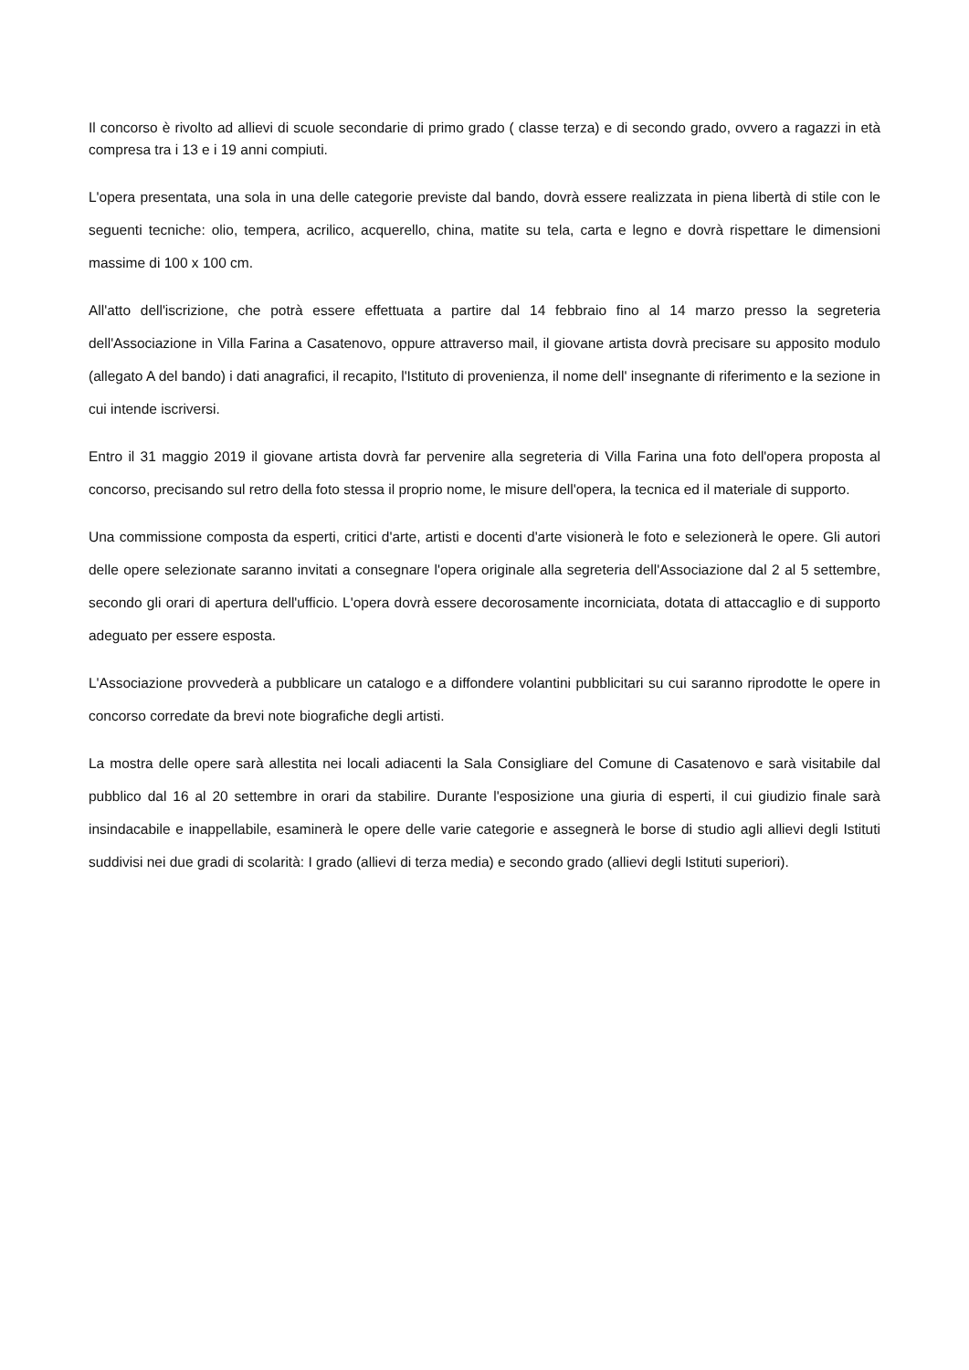Il concorso è rivolto ad allievi di scuole secondarie di primo grado ( classe terza) e di secondo grado, ovvero a ragazzi in età compresa tra i 13 e i 19 anni compiuti.
L'opera presentata, una sola in una delle categorie previste dal bando, dovrà essere realizzata in piena libertà di stile con le seguenti tecniche: olio, tempera, acrilico, acquerello, china, matite su tela, carta e legno e dovrà rispettare le dimensioni massime di 100 x 100 cm.
All'atto dell'iscrizione, che potrà essere effettuata a partire dal 14 febbraio fino al 14 marzo presso la segreteria dell'Associazione in Villa Farina a Casatenovo, oppure attraverso mail, il giovane artista dovrà precisare su apposito modulo (allegato A del bando) i dati anagrafici, il recapito, l'Istituto di provenienza, il nome dell' insegnante di riferimento e la sezione in cui intende iscriversi.
Entro il 31 maggio 2019 il giovane artista dovrà far pervenire alla segreteria di Villa Farina una foto dell'opera proposta al concorso, precisando sul retro della foto stessa il proprio nome, le misure dell'opera, la tecnica ed il materiale di supporto.
Una commissione composta da esperti, critici d'arte, artisti e docenti d'arte visionerà le foto e selezionerà le opere. Gli autori delle opere selezionate saranno invitati a consegnare l'opera originale alla segreteria dell'Associazione dal 2 al 5 settembre, secondo gli orari di apertura dell'ufficio. L'opera dovrà essere decorosamente incorniciata, dotata di attaccaglio e di supporto adeguato per essere esposta.
L'Associazione provvederà a pubblicare un catalogo e a diffondere volantini pubblicitari su cui saranno riprodotte le opere in concorso corredate da brevi note biografiche degli artisti.
La mostra delle opere sarà allestita nei locali adiacenti la Sala Consigliare del Comune di Casatenovo e sarà visitabile dal pubblico dal 16 al 20 settembre in orari da stabilire. Durante l'esposizione una giuria di esperti, il cui giudizio finale sarà insindacabile e inappellabile, esaminerà le opere delle varie categorie e assegnerà le borse di studio agli allievi degli Istituti suddivisi nei due gradi di scolarità: I grado (allievi di terza media) e secondo grado (allievi degli Istituti superiori).